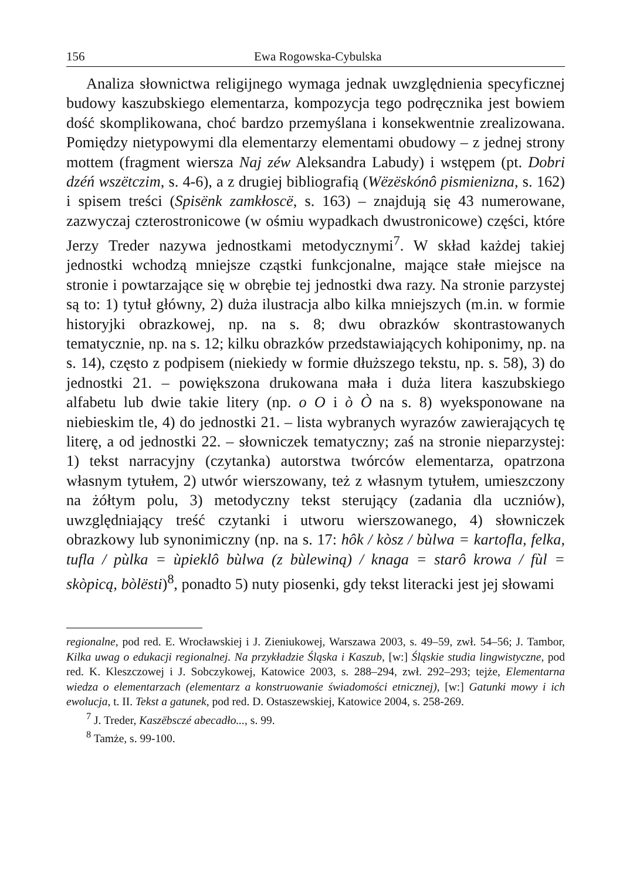156 Ewa Rogowska-Cybulska
Analiza słownictwa religijnego wymaga jednak uwzględnienia specyficznej budowy kaszubskiego elementarza, kompozycja tego podręcznika jest bowiem dość skomplikowana, choć bardzo przemyślana i konsekwentnie zrealizowana. Pomiędzy nietypowymi dla elementarzy elementami obudowy – z jednej strony mottem (fragment wiersza Naj zéw Aleksandra Labudy) i wstępem (pt. Dobri dzéń wszëtczim, s. 4-6), a z drugiej bibliografią (Wëzëskónô pismienizna, s. 162) i spisem treści (Spisënk zamkłoscë, s. 163) – znajdują się 43 numerowane, zazwyczaj czterostronicowe (w ośmiu wypadkach dwustronicowe) części, które Jerzy Treder nazywa jednostkami metodycznymi<sup>7</sup>. W skład każdej takiej jednostki wchodzą mniejsze cząstki funkcjonalne, mające stałe miejsce na stronie i powtarzające się w obrębie tej jednostki dwa razy. Na stronie parzystej są to: 1) tytuł główny, 2) duża ilustracja albo kilka mniejszych (m.in. w formie historyjki obrazkowej, np. na s. 8; dwu obrazków skontrastowanych tematycznie, np. na s. 12; kilku obrazków przedstawiających kohiponimy, np. na s. 14), często z podpisem (niekiedy w formie dłuższego tekstu, np. s. 58), 3) do jednostki 21. – powiększona drukowana mała i duża litera kaszubskiego alfabetu lub dwie takie litery (np. o O i ò Ò na s. 8) wyeksponowane na niebieskim tle, 4) do jednostki 21. – lista wybranych wyrazów zawierających tę literę, a od jednostki 22. – słowniczek tematyczny; zaś na stronie nieparzystej: 1) tekst narracyjny (czytanka) autorstwa twórców elementarza, opatrzona własnym tytułem, 2) utwór wierszowany, też z własnym tytułem, umieszczony na żółtym polu, 3) metodyczny tekst sterujący (zadania dla uczniów), uwzględniający treść czytanki i utworu wierszowanego, 4) słowniczek obrazkowy lub synonimiczny (np. na s. 17: hôk / kòsz / bùlwa = kartofla, felka, tufla / pùlka = ùpieklô bùlwa (z bùlewiną) / knaga = starô krowa / fùl = skòpicą, bòlësti)<sup>8</sup>, ponadto 5) nuty piosenki, gdy tekst literacki jest jej słowami
regionalne, pod red. E. Wrocławskiej i J. Zieniukowej, Warszawa 2003, s. 49–59, zwł. 54–56; J. Tambor, Kilka uwag o edukacji regionalnej. Na przykładzie Śląska i Kaszub, [w:] Śląskie studia lingwistyczne, pod red. K. Kleszczowej i J. Sobczykowej, Katowice 2003, s. 288–294, zwł. 292–293; tejże, Elementarna wiedza o elementarzach (elementarz a konstruowanie świadomości etnicznej), [w:] Gatunki mowy i ich ewolucja, t. II. Tekst a gatunek, pod red. D. Ostaszewskiej, Katowice 2004, s. 258-269.
<sup>7</sup> J. Treder, Kaszëbsczé abecadło..., s. 99.
<sup>8</sup> Tamże, s. 99-100.